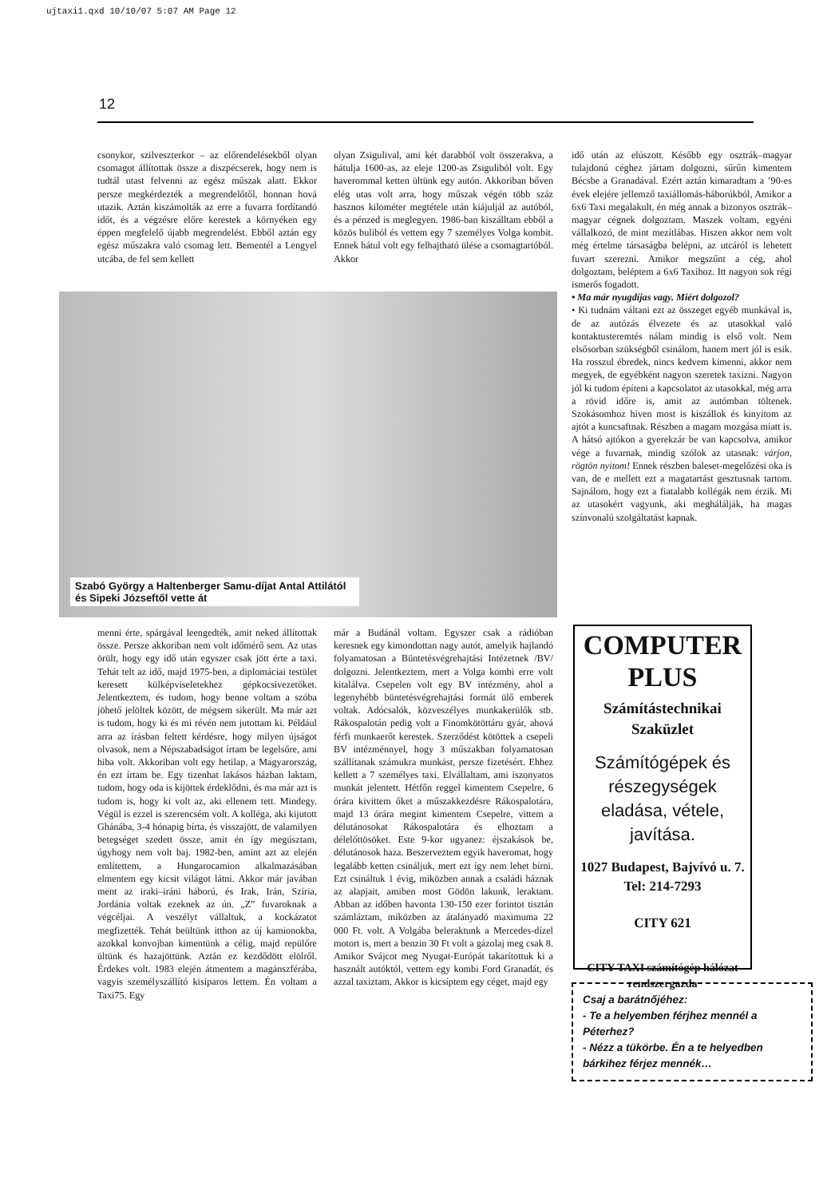ujtaxi1.qxd 10/10/07 5:07 AM Page 12
12
csonykor, szilveszterkor – az előrendelésekből olyan csomagot állítottak össze a diszpécserek, hogy nem is tudtál utast felvenni az egész műszak alatt. Ekkor persze megkérdezték a megrendelőtől, honnan hová utazik. Aztán kiszámolták az erre a fuvarra fordítandó időt, és a végzésre előre kerestek a környéken egy éppen megfelelő újabb megrendelést. Ebből aztán egy egész műszakra való csomag lett. Bementél a Lengyel utcába, de fel sem kellett
olyan Zsigulival, ami két darabból volt összerakva, a hátulja 1600-as, az eleje 1200-as Zsiguliból volt. Egy haverommal ketten ültünk egy autón. Akkoriban bőven elég utas volt arra, hogy műszak végén több száz hasznos kilométer megtétele után kiájuljál az autóból, és a pénzed is meglegyen. 1986-ban kiszálltam ebből a közös buliból és vettem egy 7 személyes Volga kombit. Ennek hátul volt egy felhajtható ülése a csomagtartóból. Akkor
Szabó György a Haltenberger Samu-díjat Antal Attilától és Sipeki Józseftől vette át
menni érte, spárgával leengedték, amit neked állítottak össze. Persze akkoriban nem volt időmérő sem. Az utas örült, hogy egy idő után egyszer csak jött érte a taxi. Tehát telt az idő, majd 1975-ben, a diplomáciai testület keresett külképviseletekhez gépkocsivezetőket. Jelentkeztem, és tudom, hogy benne voltam a szóba jöhető jelöltek között, de mégsem sikerült. Ma már azt is tudom, hogy ki és mi révén nem jutottam ki. Például arra az írásban feltett kérdésre, hogy milyen újságot olvasok, nem a Népszabadságot írtam be legelsőre, ami hiba volt. Akkoriban volt egy hetilap, a Magyarország, én ezt írtam be. Egy tizenhat lakásos házban laktam, tudom, hogy oda is kijöttek érdeklődni, és ma már azt is tudom is, hogy ki volt az, aki ellenem tett. Mindegy. Végül is ezzel is szerencsém volt. A kolléga, aki kijutott Ghánába, 3-4 hónapig bírta, és visszajött, de valamilyen betegséget szedett össze, amit én így megúsztam, úgyhogy nem volt baj. 1982-ben, amint azt az elején említettem, a Hungarocamion alkalmazásában elmentem egy kicsit világot látni. Akkor már javában ment az iraki–iráni háború, és Irak, Irán, Szíria, Jordánia voltak ezeknek az ún. „Z” fuvaroknak a végcéljai. A veszélyt vállaltuk, a kockázatot megfizették. Tehát beültünk itthon az új kamionokba, azokkal konvojban kimentünk a célig, majd repülőre ültünk és hazajöttünk. Aztán ez kezdődött elölről. Érdekes volt. 1983 elején átmentem a magánszférába, vagyis személyszállító kisiparos lettem. Én voltam a Taxi75. Egy
már a Budánál voltam. Egyszer csak a rádióban keresnek egy kimondottan nagy autót, amelyik hajlandó folyamatosan a Büntetésvégrehajtási Intézetnek /BV/ dolgozni. Jelentkeztem, mert a Volga kombi erre volt kitalálva. Csepelen volt egy BV intézmény, ahol a legenyhébb büntetésvégrehajtási formát ülő emberek voltak. Adócsalók, közveszélyes munkakerülők stb. Rákospalotán pedig volt a Finomkötöttáru gyár, ahová férfi munkaerőt kerestek. Szerződést kötöttek a csepeli BV intézménnyel, hogy 3 műszakban folyamatosan szállítanak számukra munkást, persze fizetésért. Ehhez kellett a 7 személyes taxi. Elvállaltam, ami iszonyatos munkát jelentett. Hétfőn reggel kimentem Csepelre, 6 órára kivittem őket a műszakkezdésre Rákospalotára, majd 13 órára megint kimentem Csepelre, vittem a délutánosokat Rákospalotára és elhoztam a délelőttösöket. Este 9-kor ugyanez: éjszakások be, délutánosok haza. Beszerveztem egyik haveromat, hogy legalább ketten csináljuk, mert ezt így nem lehet bírni. Ezt csináltuk 1 évig, miközben annak a családi háznak az alapjait, amiben most Gödön lakunk, leraktam. Abban az időben havonta 130-150 ezer forintot tisztán számláztam, miközben az átalányadó maximuma 22 000 Ft. volt. A Volgába beleraktunk a Mercedes-dízel motort is, mert a benzin 30 Ft volt a gázolaj meg csak 8. Amikor Svájcot meg Nyugat-Európát takarítottuk ki a használt autóktól, vettem egy kombi Ford Granadát, és azzal taxiztam. Akkor is kicsíptem egy céget, majd egy
idő után az elúszott. Később egy osztrák–magyar tulajdonú céghez jártam dolgozni, sűrűn kimentem Bécsbe a Granadával. Ezért aztán kimaradtam a ’90-es évek elejére jellemző taxiállomás-háborúkból, Amikor a 6x6 Taxi megalakult, én még annak a bizonyos osztrák–magyar cégnek dolgoztam. Maszek voltam, egyéni vállalkozó, de mint mezítlábas. Hiszen akkor nem volt még értelme társaságba belépni, az utcáról is lehetett fuvart szerezni. Amikor megszűnt a cég, ahol dolgoztam, beléptem a 6x6 Taxihoz. Itt nagyon sok régi ismerős fogadott.
• Ma már nyugdíjas vagy. Miért dolgozol?
• Ki tudnám váltani ezt az összeget egyéb munkával is, de az autózás élvezete és az utasokkal való kontaktusteremtés nálam mindig is első volt. Nem elsősorban szükségből csinálom, hanem mert jól is esik. Ha rosszul ébredek, nincs kedvem kimenni, akkor nem megyek, de egyébként nagyon szeretek taxizni. Nagyon jól ki tudom építeni a kapcsolatot az utasokkal, még arra a rövid időre is, amit az autómban töltenek. Szokásomhoz híven most is kiszállok és kinyitom az ajtót a kuncsaftnak. Részben a magam mozgása miatt is. A hátsó ajtókon a gyerekzár be van kapcsolva, amikor vége a fuvarnak, mindig szólok az utasnak: várjon, rögtön nyitom! Ennek részben baleset-megelőzési oka is van, de e mellett ezt a magatartást gesztusnak tartom. Sajnálom, hogy ezt a fiatalabb kollégák nem érzik. Mi az utasokért vagyunk, aki meghálálják, ha magas színvonalú szolgáltatást kapnak.
COMPUTER
PLUS
Számítástechnikai
Szaküzlet
Számítógépek és részegységek eladása, vétele, javítása.
1027 Budapest, Bajvívó u. 7.
Tel: 214-7293
CITY 621
CITY TAXI számítógép hálózat rendszergazda
Csaj a barátnőjéhez:
- Te a helyemben férjhez mennél a Péterhez?
- Nézz a tükörbe. Én a te helyedben bárkihez férjez mennék…